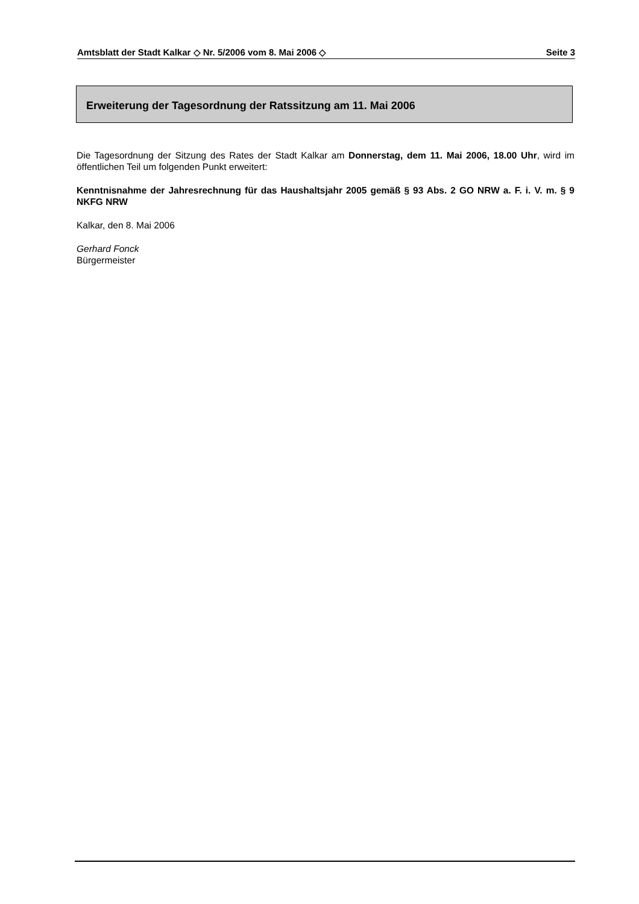Amtsblatt der Stadt Kalkar ◇ Nr. 5/2006 vom 8. Mai 2006 ◇ Seite 3
Erweiterung der Tagesordnung der Ratssitzung am 11. Mai 2006
Die Tagesordnung der Sitzung des Rates der Stadt Kalkar am Donnerstag, dem 11. Mai 2006, 18.00 Uhr, wird im öffentlichen Teil um folgenden Punkt erweitert:
Kenntnisnahme der Jahresrechnung für das Haushaltsjahr 2005 gemäß § 93 Abs. 2 GO NRW a. F. i. V. m. § 9 NKFG NRW
Kalkar, den 8. Mai 2006
Gerhard Fonck
Bürgermeister